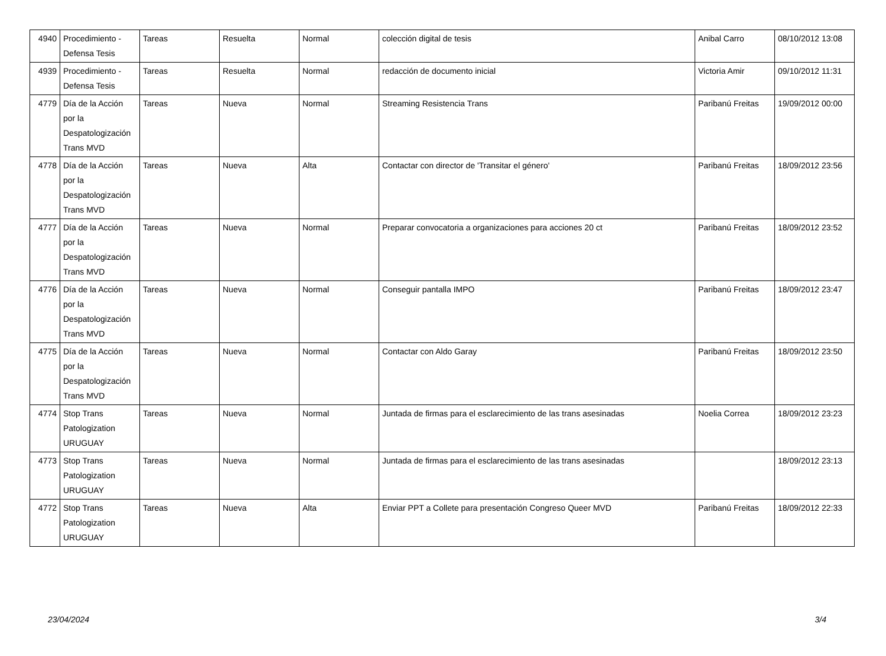| 4940 | Procedimiento - Defensa Tesis | Tareas | Resuelta | Normal | colección digital de tesis | Anibal Carro | 08/10/2012 13:08 |
| 4939 | Procedimiento - Defensa Tesis | Tareas | Resuelta | Normal | redacción de documento inicial | Victoria Amir | 09/10/2012 11:31 |
| 4779 | Día de la Acción por la Despatologización Trans MVD | Tareas | Nueva | Normal | Streaming Resistencia Trans | Paribanú Freitas | 19/09/2012 00:00 |
| 4778 | Día de la Acción por la Despatologización Trans MVD | Tareas | Nueva | Alta | Contactar con director de 'Transitar el género' | Paribanú Freitas | 18/09/2012 23:56 |
| 4777 | Día de la Acción por la Despatologización Trans MVD | Tareas | Nueva | Normal | Preparar convocatoria a organizaciones para acciones 20 ct | Paribanú Freitas | 18/09/2012 23:52 |
| 4776 | Día de la Acción por la Despatologización Trans MVD | Tareas | Nueva | Normal | Conseguir pantalla IMPO | Paribanú Freitas | 18/09/2012 23:47 |
| 4775 | Día de la Acción por la Despatologización Trans MVD | Tareas | Nueva | Normal | Contactar con Aldo Garay | Paribanú Freitas | 18/09/2012 23:50 |
| 4774 | Stop Trans Patologization URUGUAY | Tareas | Nueva | Normal | Juntada de firmas para el esclarecimiento de las trans asesinadas | Noelia Correa | 18/09/2012 23:23 |
| 4773 | Stop Trans Patologization URUGUAY | Tareas | Nueva | Normal | Juntada de firmas para el esclarecimiento de las trans asesinadas | | 18/09/2012 23:13 |
| 4772 | Stop Trans Patologization URUGUAY | Tareas | Nueva | Alta | Enviar PPT a Collete para presentación Congreso Queer MVD | Paribanú Freitas | 18/09/2012 22:33 |
23/04/2024 3/4